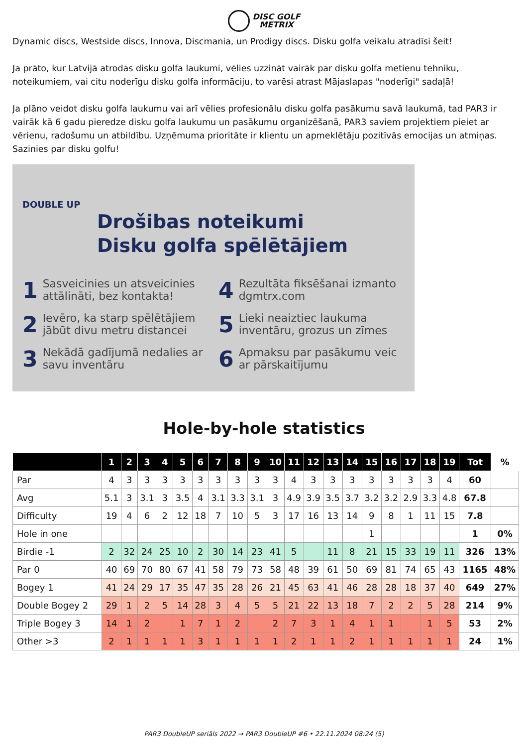DISC GOLF
METRIX
Dynamic discs, Westside discs, Innova, Discmania, un Prodigy discs. Disku golfa veikalu atradīsi šeit!
Ja prāto, kur Latvijā atrodas disku golfa laukumi, vēlies uzzināt vairāk par disku golfa metienu tehniku, noteikumiem, vai citu noderīgu disku golfa informāciju, to varēsi atrast Mājaslapas "noderīgi" sadaļā!
Ja plāno veidot disku golfa laukumu vai arī vēlies profesionālu disku golfa pasākumu savā laukumā, tad PAR3 ir vairāk kā 6 gadu pieredze disku golfa laukumu un pasākumu organizēšanā, PAR3 saviem projektiem pieiet ar vērienu, radošumu un atbildību. Uzņēmuma prioritāte ir klientu un apmeklētāju pozitīvās emocijas un atmiņas. Sazinies par disku golfu!
DOUBLE UP
Drošibas noteikumi
Disku golfa spēlētājiem
1 Sasveicinies un atsveicinies attālināti, bez kontakta!
4 Rezultāta fiksēšanai izmanto dgmtrx.com
2 Ievēro, ka starp spēlētājiem jābūt divu metru distancei
5 Lieki neaiztiec laukuma inventāru, grozus un zīmes
3 Nekādā gadījumā nedalies ar savu inventāru
6 Apmaksu par pasākumu veic ar pārskaitījumu
Hole-by-hole statistics
| | 1 | 2 | 3 | 4 | 5 | 6 | 7 | 8 | 9 | 10 | 11 | 12 | 13 | 14 | 15 | 16 | 17 | 18 | 19 | Tot | % |
| --- | --- | --- | --- | --- | --- | --- | --- | --- | --- | --- | --- | --- | --- | --- | --- | --- | --- | --- | --- | --- | --- |
| Par | 4 | 3 | 3 | 3 | 3 | 3 | 3 | 3 | 3 | 3 | 4 | 3 | 3 | 3 | 3 | 3 | 3 | 3 | 4 | 60 | |
| Avg | 5.1 | 3 | 3.1 | 3 | 3.5 | 4 | 3.1 | 3.3 | 3.1 | 3 | 4.9 | 3.9 | 3.5 | 3.7 | 3.2 | 3.2 | 2.9 | 3.3 | 4.8 | 67.8 | |
| Difficulty | 19 | 4 | 6 | 2 | 12 | 18 | 7 | 10 | 5 | 3 | 17 | 16 | 13 | 14 | 9 | 8 | 1 | 11 | 15 | 7.8 | |
| Hole in one | | | | | | | | | | | | | | | 1 | | | | | 1 | 0% |
| Birdie -1 | 2 | 32 | 24 | 25 | 10 | 2 | 30 | 14 | 23 | 41 | 5 | | 11 | 8 | 21 | 15 | 33 | 19 | 11 | 326 | 13% |
| Par 0 | 40 | 69 | 70 | 80 | 67 | 41 | 58 | 79 | 73 | 58 | 48 | 39 | 61 | 50 | 69 | 81 | 74 | 65 | 43 | 1165 | 48% |
| Bogey 1 | 41 | 24 | 29 | 17 | 35 | 47 | 35 | 28 | 26 | 21 | 45 | 63 | 41 | 46 | 28 | 28 | 18 | 37 | 40 | 649 | 27% |
| Double Bogey 2 | 29 | 1 | 2 | 5 | 14 | 28 | 3 | 4 | 5 | 5 | 21 | 22 | 13 | 18 | 7 | 2 | 2 | 5 | 28 | 214 | 9% |
| Triple Bogey 3 | 14 | 1 | 2 | | 1 | 7 | 1 | 2 | | 2 | 7 | 3 | 1 | 4 | 1 | 1 | | 1 | 5 | 53 | 2% |
| Other >3 | 2 | 1 | 1 | 1 | 1 | 3 | 1 | 1 | 1 | 1 | 2 | 1 | 1 | 2 | 1 | 1 | 1 | 1 | 1 | 24 | 1% |
PAR3 DoubleUP seriāls 2022 → PAR3 DoubleUP #6 • 22.11.2024 08:24 (5)